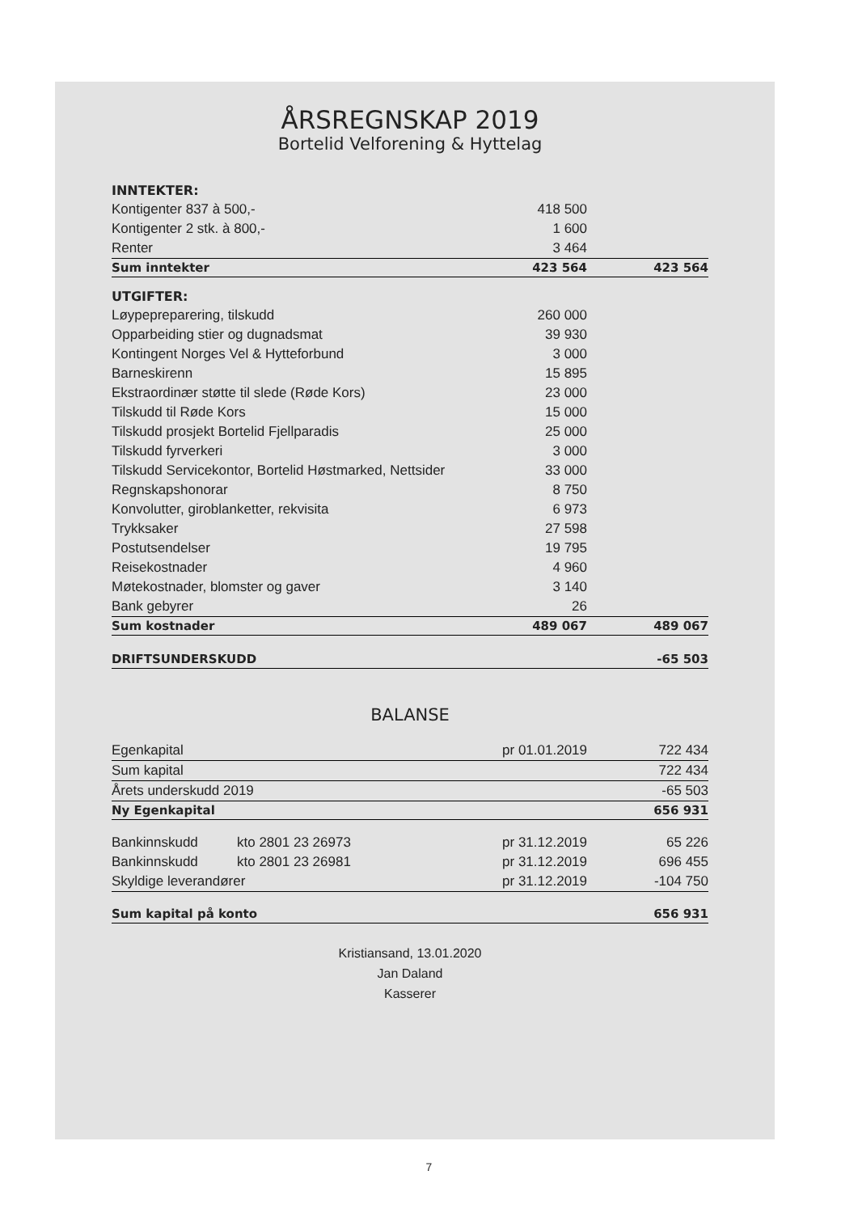ÅRSREGNSKAP 2019
Bortelid Velforening & Hyttelag
| INNTEKTER: | | |
| Kontigenter 837 à 500,- | 418 500 | |
| Kontigenter 2 stk. à 800,- | 1 600 | |
| Renter | 3 464 | |
| Sum inntekter | 423 564 | 423 564 |
| UTGIFTER: | | |
| Løypepreparering, tilskudd | 260 000 | |
| Opparbeiding stier og dugnadsmat | 39 930 | |
| Kontingent Norges Vel & Hytteforbund | 3 000 | |
| Barneskirenn | 15 895 | |
| Ekstraordinær støtte til slede (Røde Kors) | 23 000 | |
| Tilskudd til Røde Kors | 15 000 | |
| Tilskudd prosjekt Bortelid Fjellparadis | 25 000 | |
| Tilskudd fyrverkeri | 3 000 | |
| Tilskudd Servicekontor, Bortelid Høstmarked, Nettsider | 33 000 | |
| Regnskapshonorar | 8 750 | |
| Konvolutter, giroblanketter, rekvisita | 6 973 | |
| Trykksaker | 27 598 | |
| Postutsendelser | 19 795 | |
| Reisekostnader | 4 960 | |
| Møtekostnader, blomster og gaver | 3 140 | |
| Bank gebyrer | 26 | |
| Sum kostnader | 489 067 | 489 067 |
| DRIFTSUNDERSKUDD | | -65 503 |
BALANSE
| Egenkapital | | pr 01.01.2019 | 722 434 |
| Sum kapital | | | 722 434 |
| Årets underskudd 2019 | | | -65 503 |
| Ny Egenkapital | | | 656 931 |
| Bankinnskudd | kto 2801 23 26973 | pr 31.12.2019 | 65 226 |
| Bankinnskudd | kto 2801 23 26981 | pr 31.12.2019 | 696 455 |
| Skyldige leverandører | | pr 31.12.2019 | -104 750 |
| Sum kapital på konto | | | 656 931 |
Kristiansand, 13.01.2020
Jan Daland
Kasserer
7